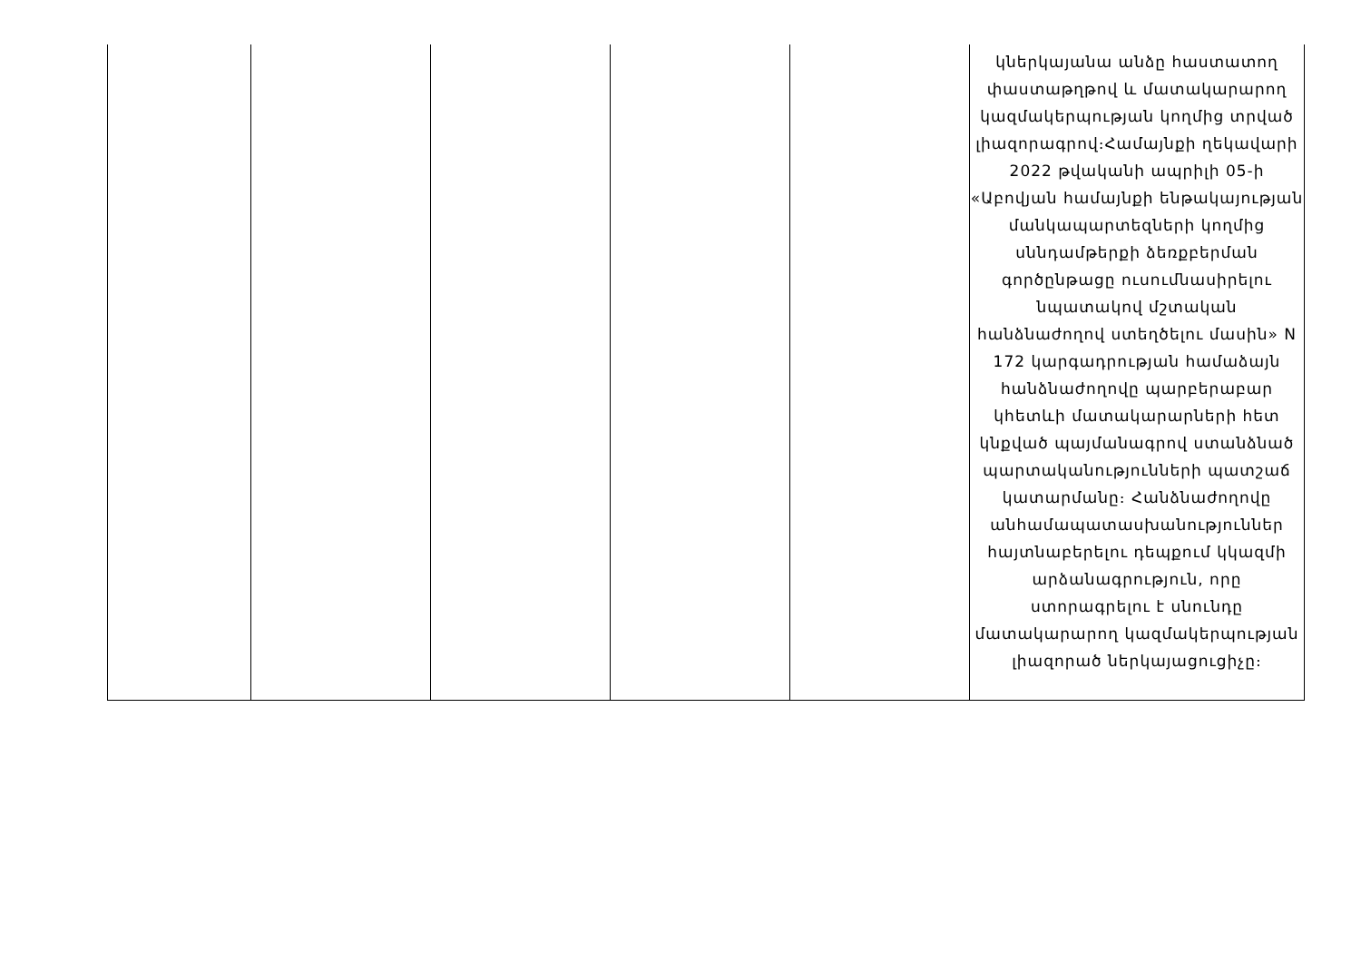| | | | | | կներկայանա անձը հաստատող փաստաթղթով և մատակարարող կազմակերպության կողմից տրված լիազորագրով։Համայնքի ղեկավարի 2022 թվականի ապրիլի 05-ի «Աբովյան համայնքի ենթակայության մանկապարտեզների կողմից սննդամթերքի ձեռքբերման գործընթացը ուսումնասիրելու նպատակով մշտական հանձնաժողով ստեղծելու մասին» N 172 կարգադրության համաձայն հանձնաժողովը պարբերաբար կհետևի մատակարարների հետ կնքված պայմանագրով ստանձնած պարտականությունների պատշաճ կատարմանը։ Հանձնաժողովը անհամապատասխանություններ հայտնաբերելու դեպքում կկազմի արձանագրություն, որը ստորագրելու է սնունդը մատակարարող կազմակերպության լիազորած ներկայացուցիչը։ |